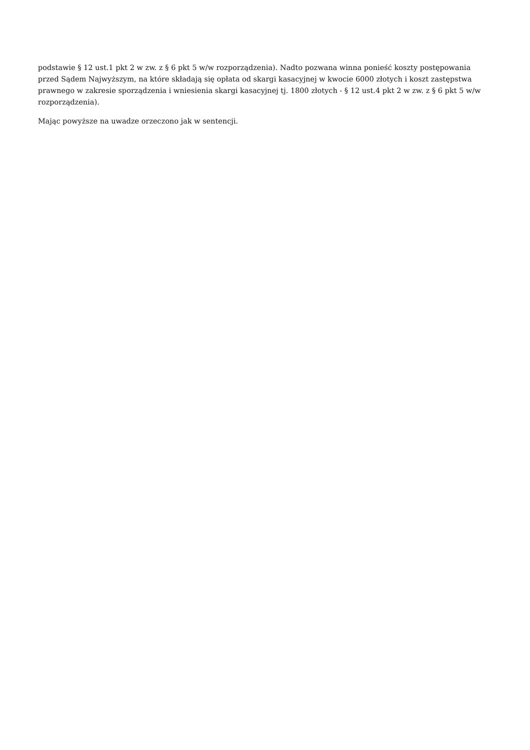podstawie § 12 ust.1 pkt 2 w zw. z § 6 pkt 5 w/w rozporządzenia). Nadto pozwana winna ponieść koszty postępowania przed Sądem Najwyższym, na które składają się opłata od skargi kasacyjnej w kwocie 6000 złotych i koszt zastępstwa prawnego w zakresie sporządzenia i wniesienia skargi kasacyjnej tj. 1800 złotych - § 12 ust.4 pkt 2 w zw. z § 6 pkt 5 w/w rozporządzenia).
Mając powyższe na uwadze orzeczono jak w sentencji.